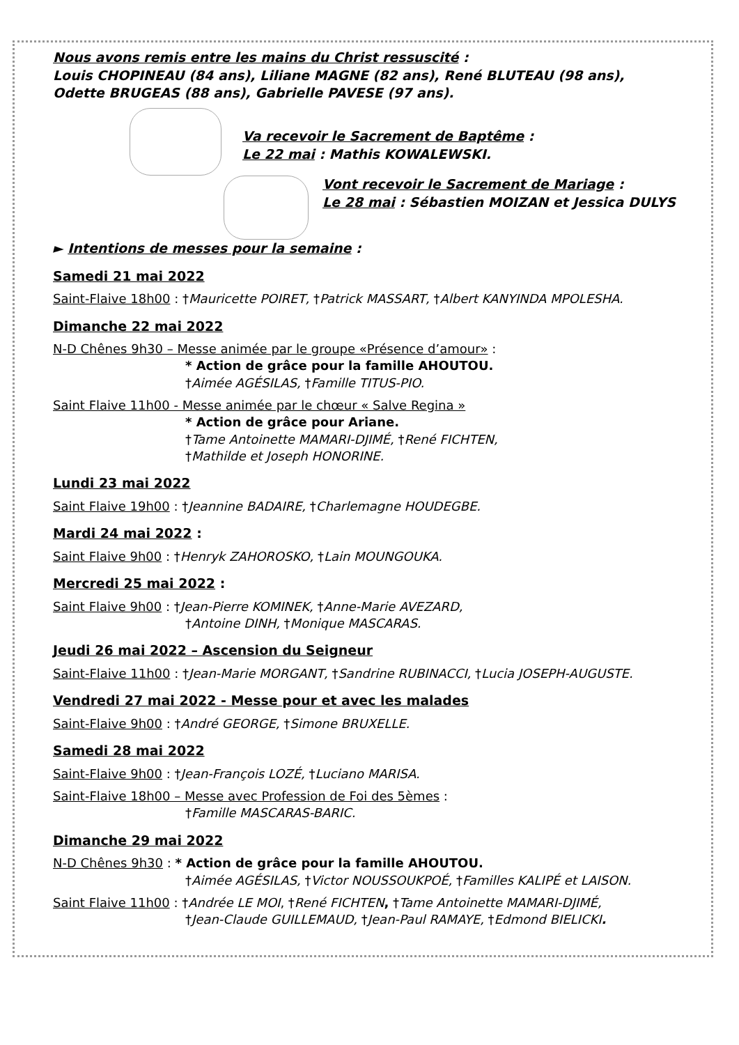Nous avons remis entre les mains du Christ ressuscité :
Louis CHOPINEAU (84 ans), Liliane MAGNE (82 ans), René BLUTEAU (98 ans),
Odette BRUGEAS (88 ans), Gabrielle PAVESE (97 ans).
Va recevoir le Sacrement de Baptême :
Le 22 mai : Mathis KOWALEWSKI.
Vont recevoir le Sacrement de Mariage :
Le 28 mai : Sébastien MOIZAN et Jessica DULYS
► Intentions de messes pour la semaine :
Samedi 21 mai 2022
Saint-Flaive 18h00 : †Mauricette POIRET, †Patrick MASSART, †Albert KANYINDA MPOLESHA.
Dimanche 22 mai 2022
N-D Chênes 9h30 – Messe animée par le groupe «Présence d’amour» :
* Action de grâce pour la famille AHOUTOU.
†Aimée AGÉSILAS, †Famille TITUS-PIO.
Saint Flaive 11h00 - Messe animée par le chœur « Salve Regina »
* Action de grâce pour Ariane.
†Tame Antoinette MAMARI-DJIMÉ, †René FICHTEN,
†Mathilde et Joseph HONORINE.
Lundi 23 mai 2022
Saint Flaive 19h00 : †Jeannine BADAIRE, †Charlemagne HOUDEGBE.
Mardi 24 mai 2022 :
Saint Flaive 9h00 : †Henryk ZAHOROSKO, †Lain MOUNGOUKA.
Mercredi 25 mai 2022 :
Saint Flaive 9h00 : †Jean-Pierre KOMINEK, †Anne-Marie AVEZARD,
†Antoine DINH, †Monique MASCARAS.
Jeudi 26 mai 2022 – Ascension du Seigneur
Saint-Flaive 11h00 : †Jean-Marie MORGANT, †Sandrine RUBINACCI, †Lucia JOSEPH-AUGUSTE.
Vendredi 27 mai 2022 - Messe pour et avec les malades
Saint-Flaive 9h00 : †André GEORGE, †Simone BRUXELLE.
Samedi 28 mai 2022
Saint-Flaive 9h00 : †Jean-François LOZÉ, †Luciano MARISA.
Saint-Flaive 18h00 – Messe avec Profession de Foi des 5èmes :
†Famille MASCARAS-BARIC.
Dimanche 29 mai 2022
N-D Chênes 9h30 : * Action de grâce pour la famille AHOUTOU.
†Aimée AGÉSILAS, †Victor NOUSSOUKPOÉ, †Familles KALIPÉ et LAISON.
Saint Flaive 11h00 : †Andrée LE MOI, †René FICHTEN, †Tame Antoinette MAMARI-DJIMÉ,
†Jean-Claude GUILLEMAUD, †Jean-Paul RAMAYE, †Edmond BIELICKI.